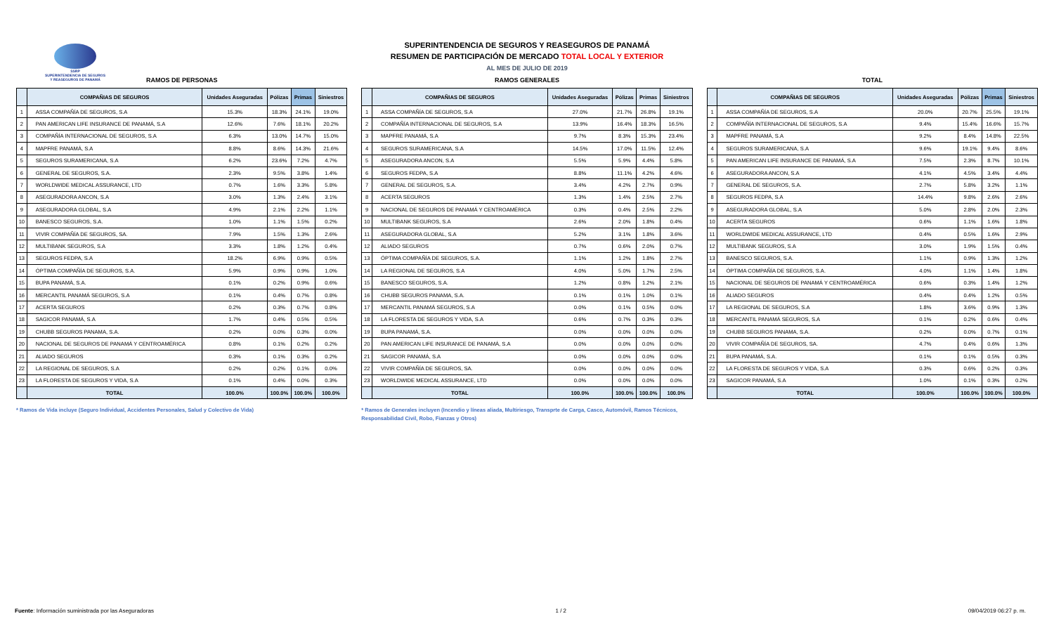SSRP
SUPERINTENDENCIA DE SEGUROS Y REASEGUROS DE PANAMÁ
SUPERINTENDENCIA DE SEGUROS Y REASEGUROS DE PANAMÁ
RESUMEN DE PARTICIPACIÓN DE MERCADO TOTAL LOCAL Y EXTERIOR
AL MES DE JULIO DE 2019
RAMOS DE PERSONAS
| | COMPAÑIAS DE SEGUROS | Unidades Aseguradas | Pólizas | Primas | Siniestros |
| --- | --- | --- | --- | --- | --- |
| 1 | ASSA COMPAÑÍA DE SEGUROS, S.A | 15.3% | 18.3% | 24.1% | 19.0% |
| 2 | PAN AMERICAN LIFE INSURANCE DE PANAMÁ, S.A | 12.6% | 7.6% | 18.1% | 20.2% |
| 3 | COMPAÑÍA INTERNACIONAL DE SEGUROS, S.A | 6.3% | 13.0% | 14.7% | 15.0% |
| 4 | MAPFRE PANAMÁ, S.A | 8.8% | 8.6% | 14.3% | 21.6% |
| 5 | SEGUROS SURAMERICANA, S.A | 6.2% | 23.6% | 7.2% | 4.7% |
| 6 | GENERAL DE SEGUROS, S.A. | 2.3% | 9.5% | 3.8% | 1.4% |
| 7 | WORLDWIDE MEDICAL ASSURANCE, LTD | 0.7% | 1.6% | 3.3% | 5.8% |
| 8 | ASEGURADORA ANCON, S.A | 3.0% | 1.3% | 2.4% | 3.1% |
| 9 | ASEGURADORA GLOBAL, S.A | 4.9% | 2.1% | 2.2% | 1.1% |
| 10 | BANESCO SEGUROS, S.A. | 1.0% | 1.1% | 1.5% | 0.2% |
| 11 | VIVIR COMPAÑÍA DE SEGUROS, SA. | 7.9% | 1.5% | 1.3% | 2.6% |
| 12 | MULTIBANK SEGUROS, S.A | 3.3% | 1.8% | 1.2% | 0.4% |
| 13 | SEGUROS FEDPA, S.A | 18.2% | 6.9% | 0.9% | 0.5% |
| 14 | ÓPTIMA COMPAÑÍA DE SEGUROS, S.A. | 5.9% | 0.9% | 0.9% | 1.0% |
| 15 | BUPA PANAMÁ, S.A. | 0.1% | 0.2% | 0.9% | 0.6% |
| 16 | MERCANTIL PANAMÁ SEGUROS, S.A | 0.1% | 0.4% | 0.7% | 0.8% |
| 17 | ACERTA SEGUROS | 0.2% | 0.3% | 0.7% | 0.8% |
| 18 | SAGICOR PANAMÁ, S.A | 1.7% | 0.4% | 0.5% | 0.5% |
| 19 | CHUBB SEGUROS PANAMA, S.A. | 0.2% | 0.0% | 0.3% | 0.0% |
| 20 | NACIONAL DE SEGUROS DE PANAMÁ Y CENTROAMÉRICA | 0.8% | 0.1% | 0.2% | 0.2% |
| 21 | ALIADO SEGUROS | 0.3% | 0.1% | 0.3% | 0.2% |
| 22 | LA REGIONAL DE SEGUROS, S.A | 0.2% | 0.2% | 0.1% | 0.0% |
| 23 | LA FLORESTA DE SEGUROS Y VIDA, S.A | 0.1% | 0.4% | 0.0% | 0.3% |
| | TOTAL | 100.0% | 100.0% | 100.0% | 100.0% |
* Ramos de Vida incluye (Seguro Individual, Accidentes Personales, Salud y Colectivo de Vida)
RAMOS GENERALES
| | COMPAÑIAS DE SEGUROS | Unidades Aseguradas | Pólizas | Primas | Siniestros |
| --- | --- | --- | --- | --- | --- |
| 1 | ASSA COMPAÑÍA DE SEGUROS, S.A | 27.0% | 21.7% | 26.8% | 19.1% |
| 2 | COMPAÑÍA INTERNACIONAL DE SEGUROS, S.A | 13.9% | 16.4% | 18.3% | 16.5% |
| 3 | MAPFRE PANAMÁ, S.A | 9.7% | 8.3% | 15.3% | 23.4% |
| 4 | SEGUROS SURAMERICANA, S.A | 14.5% | 17.0% | 11.5% | 12.4% |
| 5 | ASEGURADORA ANCON, S.A | 5.5% | 5.9% | 4.4% | 5.8% |
| 6 | SEGUROS FEDPA, S.A | 8.8% | 11.1% | 4.2% | 4.6% |
| 7 | GENERAL DE SEGUROS, S.A. | 3.4% | 4.2% | 2.7% | 0.9% |
| 8 | ACERTA SEGUROS | 1.3% | 1.4% | 2.5% | 2.7% |
| 9 | NACIONAL DE SEGUROS DE PANAMÁ Y CENTROAMÉRICA | 0.3% | 0.4% | 2.5% | 2.2% |
| 10 | MULTIBANK SEGUROS, S.A | 2.6% | 2.0% | 1.8% | 0.4% |
| 11 | ASEGURADORA GLOBAL, S.A | 5.2% | 3.1% | 1.8% | 3.6% |
| 12 | ALIADO SEGUROS | 0.7% | 0.6% | 2.0% | 0.7% |
| 13 | ÓPTIMA COMPAÑÍA DE SEGUROS, S.A. | 1.1% | 1.2% | 1.8% | 2.7% |
| 14 | LA REGIONAL DE SEGUROS, S.A | 4.0% | 5.0% | 1.7% | 2.5% |
| 15 | BANESCO SEGUROS, S.A. | 1.2% | 0.8% | 1.2% | 2.1% |
| 16 | CHUBB SEGUROS PANAMA, S.A. | 0.1% | 0.1% | 1.0% | 0.1% |
| 17 | MERCANTIL PANAMÁ SEGUROS, S.A | 0.0% | 0.1% | 0.5% | 0.0% |
| 18 | LA FLORESTA DE SEGUROS Y VIDA, S.A | 0.6% | 0.7% | 0.3% | 0.3% |
| 19 | BUPA PANAMÁ, S.A. | 0.0% | 0.0% | 0.0% | 0.0% |
| 20 | PAN AMERICAN LIFE INSURANCE DE PANAMÁ, S.A | 0.0% | 0.0% | 0.0% | 0.0% |
| 21 | SAGICOR PANAMÁ, S.A | 0.0% | 0.0% | 0.0% | 0.0% |
| 22 | VIVIR COMPAÑÍA DE SEGUROS, SA. | 0.0% | 0.0% | 0.0% | 0.0% |
| 23 | WORLDWIDE MEDICAL ASSURANCE, LTD | 0.0% | 0.0% | 0.0% | 0.0% |
| | TOTAL | 100.0% | 100.0% | 100.0% | 100.0% |
* Ramos de Generales incluyen (Incendio y líneas aliada, Multiriesgo, Transprte de Carga, Casco, Automóvil, Ramos Técnicos, Responsabilidad Civil, Robo, Fianzas y Otros)
TOTAL
| | COMPAÑIAS DE SEGUROS | Unidades Aseguradas | Pólizas | Primas | Siniestros |
| --- | --- | --- | --- | --- | --- |
| 1 | ASSA COMPAÑÍA DE SEGUROS, S.A | 20.0% | 20.7% | 25.5% | 19.1% |
| 2 | COMPAÑÍA INTERNACIONAL DE SEGUROS, S.A | 9.4% | 15.4% | 16.6% | 15.7% |
| 3 | MAPFRE PANAMÁ, S.A | 9.2% | 8.4% | 14.8% | 22.5% |
| 4 | SEGUROS SURAMERICANA, S.A | 9.6% | 19.1% | 9.4% | 8.6% |
| 5 | PAN AMERICAN LIFE INSURANCE DE PANAMÁ, S.A | 7.5% | 2.3% | 8.7% | 10.1% |
| 6 | ASEGURADORA ANCON, S.A | 4.1% | 4.5% | 3.4% | 4.4% |
| 7 | GENERAL DE SEGUROS, S.A. | 2.7% | 5.8% | 3.2% | 1.1% |
| 8 | SEGUROS FEDPA, S.A | 14.4% | 9.8% | 2.6% | 2.6% |
| 9 | ASEGURADORA GLOBAL, S.A | 5.0% | 2.8% | 2.0% | 2.3% |
| 10 | ACERTA SEGUROS | 0.6% | 1.1% | 1.6% | 1.8% |
| 11 | WORLDWIDE MEDICAL ASSURANCE, LTD | 0.4% | 0.5% | 1.6% | 2.9% |
| 12 | MULTIBANK SEGUROS, S.A | 3.0% | 1.9% | 1.5% | 0.4% |
| 13 | BANESCO SEGUROS, S.A. | 1.1% | 0.9% | 1.3% | 1.2% |
| 14 | ÓPTIMA COMPAÑÍA DE SEGUROS, S.A. | 4.0% | 1.1% | 1.4% | 1.8% |
| 15 | NACIONAL DE SEGUROS DE PANAMÁ Y CENTROAMÉRICA | 0.6% | 0.3% | 1.4% | 1.2% |
| 16 | ALIADO SEGUROS | 0.4% | 0.4% | 1.2% | 0.5% |
| 17 | LA REGIONAL DE SEGUROS, S.A | 1.8% | 3.6% | 0.9% | 1.3% |
| 18 | MERCANTIL PANAMÁ SEGUROS, S.A | 0.1% | 0.2% | 0.6% | 0.4% |
| 19 | CHUBB SEGUROS PANAMA, S.A. | 0.2% | 0.0% | 0.7% | 0.1% |
| 20 | VIVIR COMPAÑÍA DE SEGUROS, SA. | 4.7% | 0.4% | 0.6% | 1.3% |
| 21 | BUPA PANAMÁ, S.A. | 0.1% | 0.1% | 0.5% | 0.3% |
| 22 | LA FLORESTA DE SEGUROS Y VIDA, S.A | 0.3% | 0.6% | 0.2% | 0.3% |
| 23 | SAGICOR PANAMÁ, S.A | 1.0% | 0.1% | 0.3% | 0.2% |
| | TOTAL | 100.0% | 100.0% | 100.0% | 100.0% |
Fuente: Información suministrada por las Aseguradoras 1 / 2 09/04/2019 06:27 p. m.